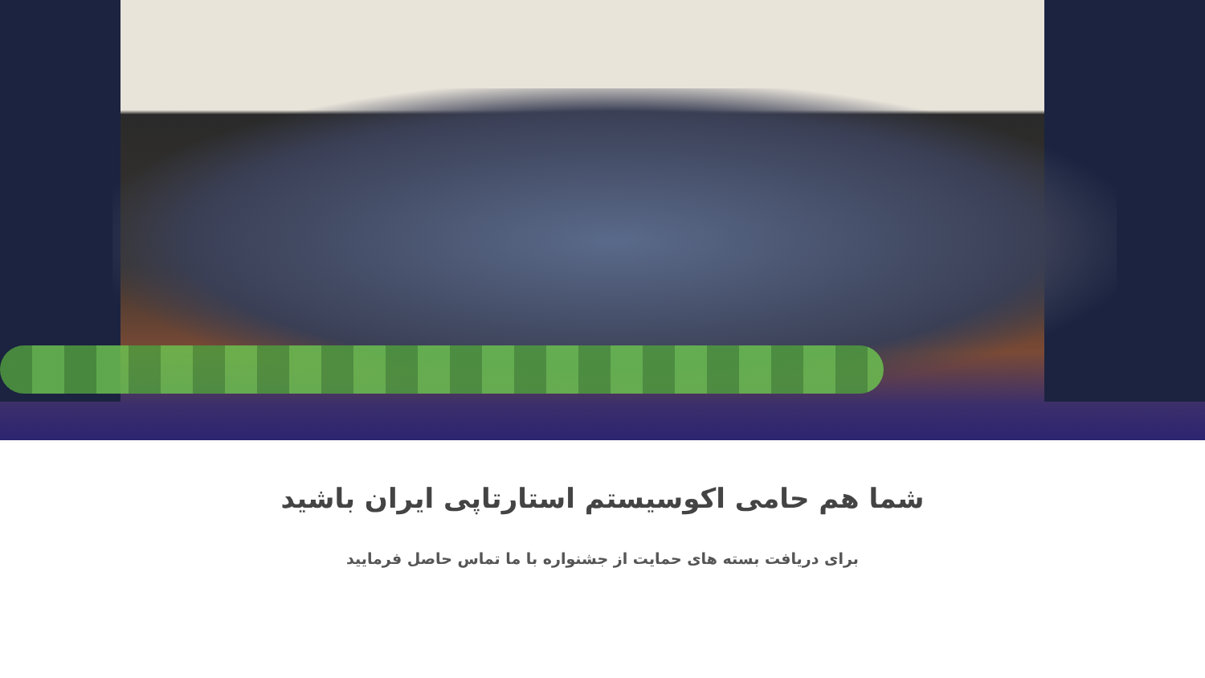شما هم حامی اکوسیستم استارتاپی ایران باشید
برای دریافت بسته های حمایت از جشنواره با ما تماس حاصل فرمایید